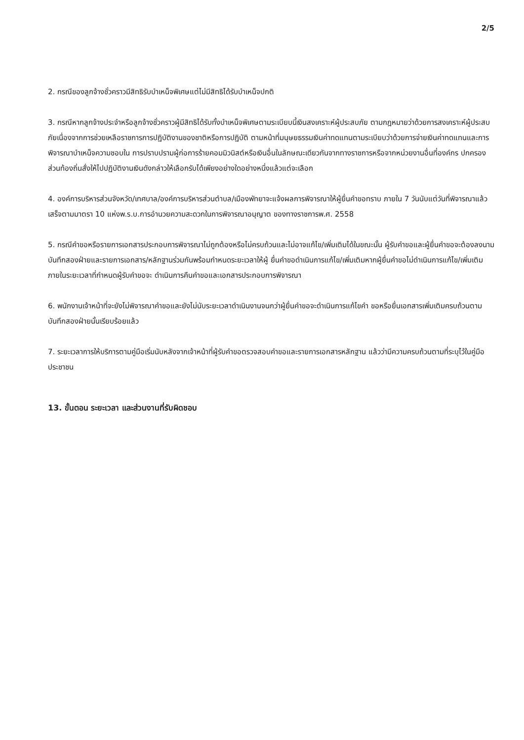2/5
2. กรณีของลูกจ้างชั่วคราวมีสิทธิรับบำเหน็จพิเศษแต่ไม่มีสิทธิได้รับบำเหน็จปกติ
3. กรณีหากลูกจ้างประจำหรือลูกจ้างชั่วคราวผู้มีสิทธิได้รับทั้งบำเหน็จพิเศษตามระเบียบนี้เงินสงเคราะห์ผู้ประสบภัย ตามกฎหมายว่าด้วยการสงเคราะห์ผู้ประสบภัยเนื่องจากการช่วยเหลือราชการการปฏิบัติงานของชาติหรือการปฏิบัติ ตามหน้าที่มนุษยธรรมเงินค่าทดแทนตามระเบียบว่าด้วยการจ่ายเงินค่าทดแทนและการพิจารณาบำเหน็จความชอบใน การปราบปรามผู้ก่อการร้ายคอมมิวนิสต์หรือเงินอื่นในลักษณะเดียวกันจากทางราชการหรือจากหน่วยงานอื่นที่องค์กร ปกครองส่วนท้องถิ่นสั่งให้ไปปฏิบัติงานเงินดังกล่าวให้เลือกรับได้เพียงอย่างใดอย่างหนึ่งแล้วแต่จะเลือก
4. องค์การบริหารส่วนจังหวัด/เทศบาล/องค์การบริหารส่วนตำบล/เมืองพัทยาจะแจ้งผลการพิจารณาให้ผู้ยื่นคำขอทราบ ภายใน 7 วันนับแต่วันที่พิจารณาแล้วเสร็จตามมาตรา 10 แห่งพ.ร.บ.การอำนวยความสะดวกในการพิจารณาอนุญาต ของทางราชการพ.ศ. 2558
5. กรณีคำขอหรือรายการเอกสารประกอบการพิจารณาไม่ถูกต้องหรือไม่ครบถ้วนและไม่อาจแก้ไข/เพิ่มเติมได้ในขณะนั้น ผู้รับคำขอและผู้ยื่นคำขอจะต้องลงนามบันทึกสองฝ่ายและรายการเอกสาร/หลักฐานร่วมกันพร้อมกำหนดระยะเวลาให้ผู้ ยื่นคำขอดำเนินการแก้ไข/เพิ่มเติมหากผู้ยื่นคำขอไม่ดำเนินการแก้ไข/เพิ่มเติมภายในระยะเวลาที่กำหนดผู้รับคำขอจะ ดำเนินการคืนคำขอและเอกสารประกอบการพิจารณา
6. พนักงานเจ้าหน้าที่จะยังไม่พิจารณาคำขอและยังไม่นับระยะเวลาดำเนินงานจนกว่าผู้ยื่นคำขอจะดำเนินการแก้ไขคำ ขอหรือยื่นเอกสารเพิ่มเติมครบถ้วนตามบันทึกสองฝ่ายนั้นเรียบร้อยแล้ว
7. ระยะเวลาการให้บริการตามคู่มือเริ่มนับหลังจากเจ้าหน้าที่ผู้รับคำขอตรวจสอบคำขอและรายการเอกสารหลักฐาน แล้วว่ามีความครบถ้วนตามที่ระบุไว้ในคู่มือประชาชน
13. ขั้นตอน ระยะเวลา และส่วนงานที่รับผิดชอบ